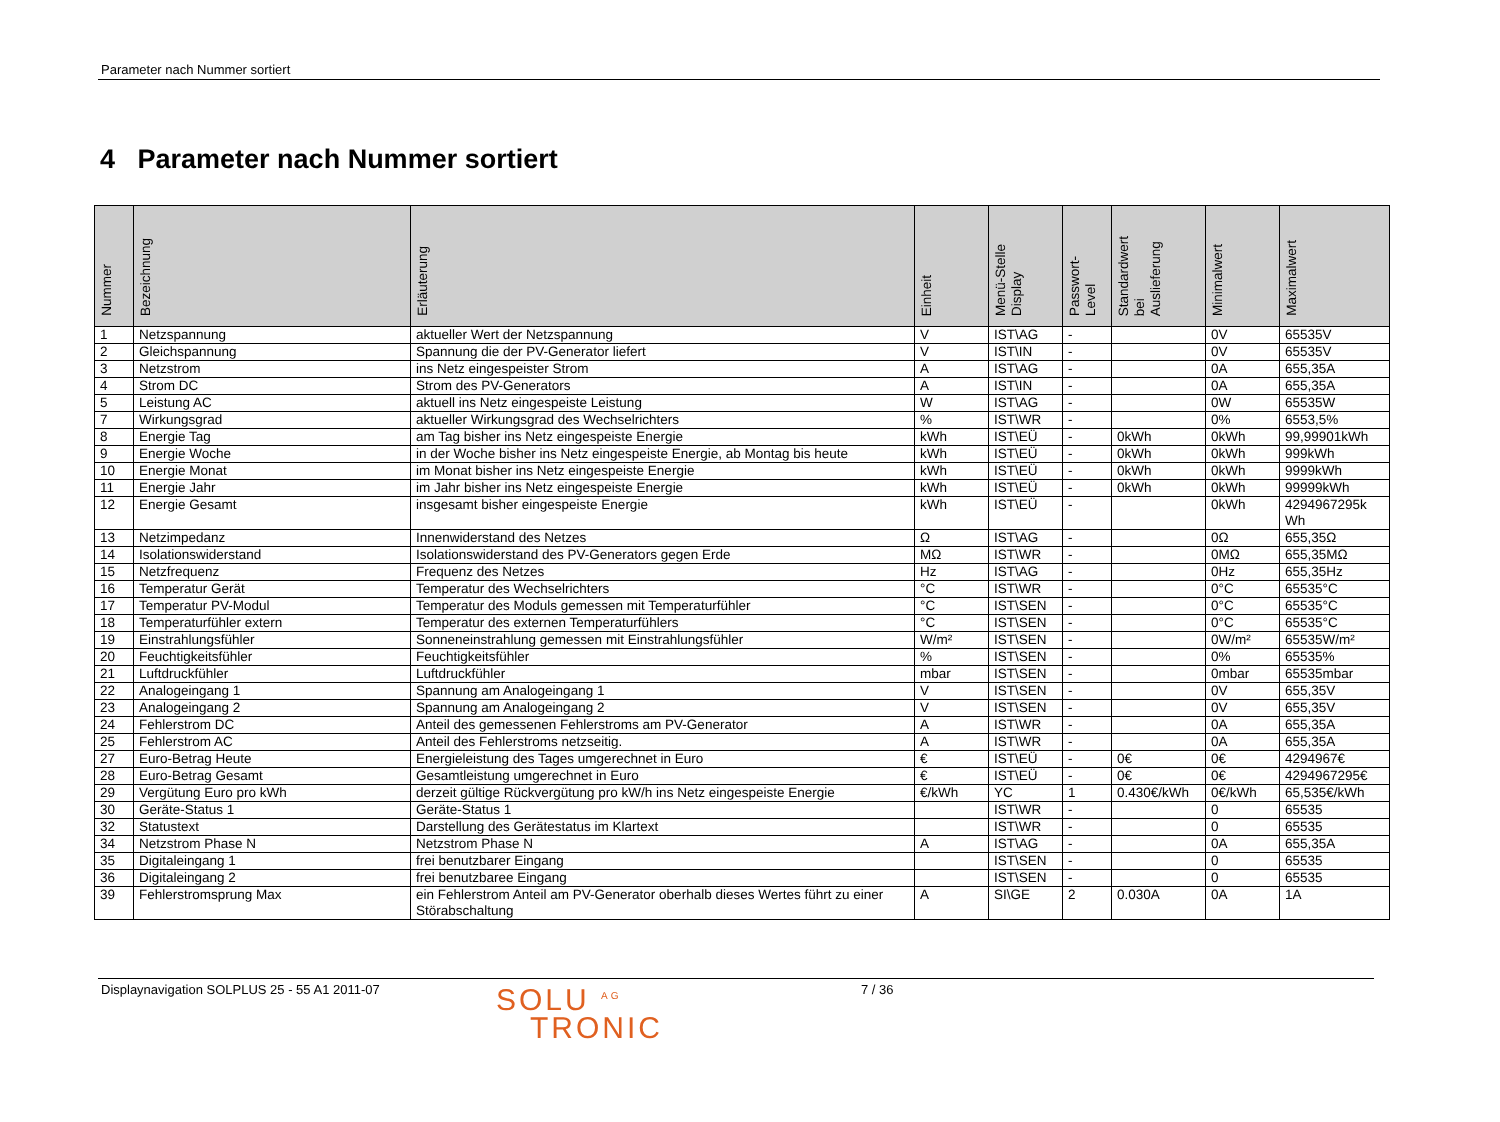Parameter nach Nummer sortiert
4 Parameter nach Nummer sortiert
| Nummer | Bezeichnung | Erläuterung | Einheit | Menü-Stelle Display | Passwort- Level | Standardwert bei Auslieferung | Minimalwert | Maximalwert |
| --- | --- | --- | --- | --- | --- | --- | --- | --- |
| 1 | Netzspannung | aktueller Wert der Netzspannung | V | IST\AG | - | | 0V | 65535V |
| 2 | Gleichspannung | Spannung die der PV-Generator liefert | V | IST\IN | - | | 0V | 65535V |
| 3 | Netzstrom | ins Netz eingespeister Strom | A | IST\AG | - | | 0A | 655,35A |
| 4 | Strom DC | Strom des PV-Generators | A | IST\IN | - | | 0A | 655,35A |
| 5 | Leistung AC | aktuell ins Netz eingespeiste Leistung | W | IST\AG | - | | 0W | 65535W |
| 7 | Wirkungsgrad | aktueller Wirkungsgrad des Wechselrichters | % | IST\WR | - | | 0% | 6553,5% |
| 8 | Energie Tag | am Tag bisher ins Netz eingespeiste Energie | kWh | IST\EÜ | - | 0kWh | 0kWh | 99,99901kWh |
| 9 | Energie Woche | in der Woche bisher ins Netz eingespeiste Energie, ab Montag bis heute | kWh | IST\EÜ | - | 0kWh | 0kWh | 999kWh |
| 10 | Energie Monat | im Monat bisher ins Netz eingespeiste Energie | kWh | IST\EÜ | - | 0kWh | 0kWh | 9999kWh |
| 11 | Energie Jahr | im Jahr bisher ins Netz eingespeiste Energie | kWh | IST\EÜ | - | 0kWh | 0kWh | 99999kWh |
| 12 | Energie Gesamt | insgesamt bisher eingespeiste Energie | kWh | IST\EÜ | - | | 0kWh | 4294967295k Wh |
| 13 | Netzimpedanz | Innenwiderstand des Netzes | Ω | IST\AG | - | | 0Ω | 655,35Ω |
| 14 | Isolationswiderstand | Isolationswiderstand des PV-Generators gegen Erde | MΩ | IST\WR | - | | 0MΩ | 655,35MΩ |
| 15 | Netzfrequenz | Frequenz des Netzes | Hz | IST\AG | - | | 0Hz | 655,35Hz |
| 16 | Temperatur Gerät | Temperatur des Wechselrichters | °C | IST\WR | - | | 0°C | 65535°C |
| 17 | Temperatur PV-Modul | Temperatur des Moduls gemessen mit Temperaturfühler | °C | IST\SEN | - | | 0°C | 65535°C |
| 18 | Temperaturfühler extern | Temperatur des externen Temperaturfühlers | °C | IST\SEN | - | | 0°C | 65535°C |
| 19 | Einstrahlungsfühler | Sonneneinstrahlung gemessen mit Einstrahlungsfühler | W/m² | IST\SEN | - | | 0W/m² | 65535W/m² |
| 20 | Feuchtigkeitsfühler | Feuchtigkeitsfühler | % | IST\SEN | - | | 0% | 65535% |
| 21 | Luftdruckfühler | Luftdruckfühler | mbar | IST\SEN | - | | 0mbar | 65535mbar |
| 22 | Analogeingang 1 | Spannung am Analogeingang 1 | V | IST\SEN | - | | 0V | 655,35V |
| 23 | Analogeingang 2 | Spannung am Analogeingang 2 | V | IST\SEN | - | | 0V | 655,35V |
| 24 | Fehlerstrom DC | Anteil des gemessenen Fehlerstroms am PV-Generator | A | IST\WR | - | | 0A | 655,35A |
| 25 | Fehlerstrom AC | Anteil des Fehlerstroms netzseitig. | A | IST\WR | - | | 0A | 655,35A |
| 27 | Euro-Betrag Heute | Energieleistung des Tages umgerechnet in Euro | € | IST\EÜ | - | 0€ | 0€ | 4294967€ |
| 28 | Euro-Betrag Gesamt | Gesamtleistung umgerechnet in Euro | € | IST\EÜ | - | 0€ | 0€ | 4294967295€ |
| 29 | Vergütung Euro pro kWh | derzeit gültige Rückvergütung pro kW/h ins Netz eingespeiste Energie | €/kWh | YC | 1 | 0.430€/kWh | 0€/kWh | 65,535€/kWh |
| 30 | Geräte-Status 1 | Geräte-Status 1 | | IST\WR | - | | 0 | 65535 |
| 32 | Statustext | Darstellung des Gerätestatus im Klartext | | IST\WR | - | | 0 | 65535 |
| 34 | Netzstrom Phase N | Netzstrom Phase N | A | IST\AG | - | | 0A | 655,35A |
| 35 | Digitaleingang 1 | frei benutzbarer Eingang | | IST\SEN | - | | 0 | 65535 |
| 36 | Digitaleingang 2 | frei benutzbaree Eingang | | IST\SEN | - | | 0 | 65535 |
| 39 | Fehlerstromsprung Max | ein Fehlerstrom Anteil am PV-Generator oberhalb dieses Wertes führt zu einer Störabschaltung | A | SI\GE | 2 | 0.030A | 0A | 1A |
Displaynavigation SOLPLUS 25 - 55 A1 2011-07
SOLU <sup>AG</sup>
TRONIC
7 / 36